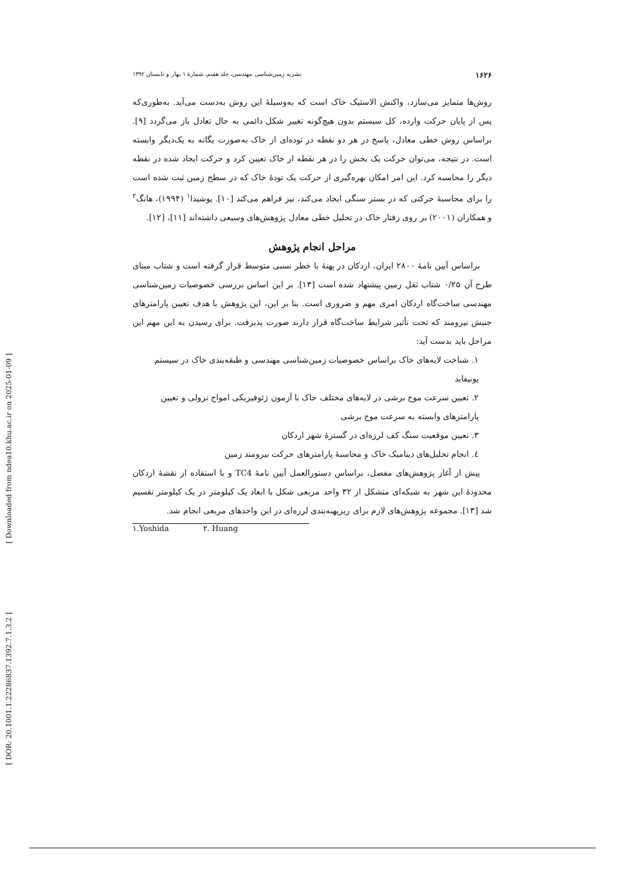۱۶۲۶ نشریه زمین‌شناسی مهندسی، جلد هفتم، شمارهٔ ۱ بهار و تابستان ۱۳۹۲
روش‌ها متمایز می‌سازد، واکنش الاستیک خاک است که به‌وسیلهٔ این روش به‌دست می‌آید. به‌طوری‌که پس از پایان حرکت وارده، کل سیستم بدون هیچ‌گونه تغییر شکل دائمی به حال تعادل باز می‌گردد [۹]. براساس روش خطی معادل، پاسخ در هر دو نقطه در توده‌ای از خاک به‌صورت یگانه به یک‌دیگر وابسته است. در نتیجه، می‌توان حرکت یک بخش را در هر نقطه از خاک تعیین کرد و حرکت ایجاد شده در نقطه دیگر را محاسبه کرد. این امر امکان بهره‌گیری از حرکت یک تودهٔ خاک که در سطح زمین ثبت شده است را برای محاسبهٔ حرکتی که در بستر سنگی ایجاد می‌کند، نیز فراهم می‌کند [۱۰]. یوشیدا<sup>۱</sup> (۱۹۹۴)، هانگ<sup>۲</sup> و همکاران (۲۰۰۱) بر روی رفتار خاک در تحلیل خطی معادل پژوهش‌های وسیعی داشته‌اند [۱۱]، [۱۲].
مراحل انجام پژوهش
براساس آیین نامهٔ ۲۸۰۰ ایران، اردکان در پهنهٔ با خطر نسبی متوسط قرار گرفته است و شتاب مبنای طرح آن ۰/۲۵ شتاب ثقل زمین پیشنهاد شده است [۱۳]. بر این اساس بررسی خصوصیات زمین‌شناسی مهندسی ساخت‌گاه اردکان امری مهم و ضروری است. بنا بر این، این پژوهش با هدف تعیین پارامترهای جنبش نیرومند که تحت تأثیر شرایط ساخت‌گاه قرار دارند صورت پذیرفت. برای رسیدن به این مهم این مراحل باید بدست آید:
۱. شناخت لایه‌های خاک براساس خصوصیات زمین‌شناسی مهندسی و طبقه‌بندی خاک در سیستم یونیفاید
۲. تعیین سرعت موج برشی در لایه‌های مختلف خاک با آزمون ژئوفیزیکی امواج نزولی و تعیین پارامترهای وابسته به سرعت موج برشی
۳. تعیین موقعیت سنگ کف لرزه‌ای در گسترهٔ شهر اردکان
٤. انجام تحلیل‌های دینامیک خاک و محاسبهٔ پارامترهای حرکت نیرومند زمین
پیش از آغاز پژوهش‌های مفصل، براساس دستورالعمل آیین نامهٔ TC4 و با استفاده از نقشهٔ اردکان محدودهٔ این شهر به شبکه‌ای متشکل از ۳۲ واحد مربعی شکل با ابعاد یک کیلومتر در یک کیلومتر تقسیم شد [۱۳]. مجموعه پژوهش‌های لازم برای ریزپهنه‌بندی لرزه‌ای در این واحدهای مربعی انجام شد.
۱.Yoshida ۲. Huang
[ Downloaded from ndea10.khu.ac.ir on 2025-01-09 ]
[ DOR: 20.1001.1.22286837.1392.7.1.3.2 ]